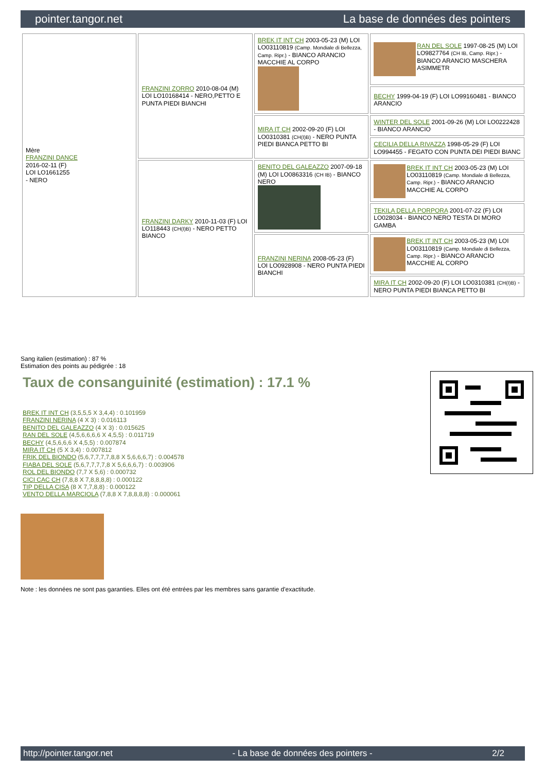pointer.tangor.net La base de données des pointers
| Mère FRANZINI DANCE 2016-02-11 (F) LOI LO1661255 - NERO | FRANZINI ZORRO 2010-08-04 (M) LOI LO10168414 - NERO,PETTO E PUNTA PIEDI BIANCHI | BREK IT INT CH 2003-05-23 (M) LOI LO03110819 (Camp. Mondiale di Bellezza, Camp. Ripr.) - BIANCO ARANCIO MACCHIE AL CORPO | RAN DEL SOLE 1997-08-25 (M) LOI LO9827764 (CH IB, Camp. Ripr.) - BIANCO ARANCIO MASCHERA ASIMMETR |
| | | | BECHY 1999-04-19 (F) LOI LO99160481 - BIANCO ARANCIO |
| | | MIRA IT CH 2002-09-20 (F) LOI LO0310381 (CH(I)B) - NERO PUNTA PIEDI BIANCA PETTO BI | WINTER DEL SOLE 2001-09-26 (M) LOI LO0222428 - BIANCO ARANCIO |
| | | | CECILIA DELLA RIVAZZA 1998-05-29 (F) LOI LO994455 - FEGATO CON PUNTA DEI PIEDI BIANC |
| | FRANZINI DARKY 2010-11-03 (F) LOI LO118443 (CH(I)B) - NERO PETTO BIANCO | BENITO DEL GALEAZZO 2007-09-18 (M) LOI LO0863316 (CH IB) - BIANCO NERO | BREK IT INT CH 2003-05-23 (M) LOI LO03110819 (Camp. Mondiale di Bellezza, Camp. Ripr.) - BIANCO ARANCIO MACCHIE AL CORPO |
| | | | TEKILA DELLA PORPORA 2001-07-22 (F) LOI LO028034 - BIANCO NERO TESTA DI MORO GAMBA |
| | | FRANZINI NERINA 2008-05-23 (F) LOI LO0928908 - NERO PUNTA PIEDI BIANCHI | BREK IT INT CH 2003-05-23 (M) LOI LO03110819 (Camp. Mondiale di Bellezza, Camp. Ripr.) - BIANCO ARANCIO MACCHIE AL CORPO |
| | | | MIRA IT CH 2002-09-20 (F) LOI LO0310381 (CH(I)B) - NERO PUNTA PIEDI BIANCA PETTO BI |
Sang italien (estimation) : 87 %
Estimation des points au pédigrée : 18
Taux de consanguinité (estimation) : 17.1 %
BREK IT INT CH (3,5,5,5 X 3,4,4) : 0.101959
FRANZINI NERINA (4 X 3) : 0.016113
BENITO DEL GALEAZZO (4 X 3) : 0.015625
RAN DEL SOLE (4,5,6,6,6,6 X 4,5,5) : 0.011719
BECHY (4,5,6,6,6 X 4,5,5) : 0.007874
MIRA IT CH (5 X 3,4) : 0.007812
FRIK DEL BIONDO (5,6,7,7,7,7,8,8 X 5,6,6,6,7) : 0.004578
FIABA DEL SOLE (5,6,7,7,7,7,8 X 5,6,6,6,7) : 0.003906
ROL DEL BIONDO (7,7 X 5,6) : 0.000732
CICI CAC CH (7,8,8 X 7,8,8,8,8) : 0.000122
TIP DELLA CISA (8 X 7,7,8,8) : 0.000122
VENTO DELLA MARCIOLA (7,8,8 X 7,8,8,8,8) : 0.000061
Note : les données ne sont pas garanties. Elles ont été entrées par les membres sans garantie d'exactitude.
http://pointer.tangor.net - La base de données des pointers - 2/2